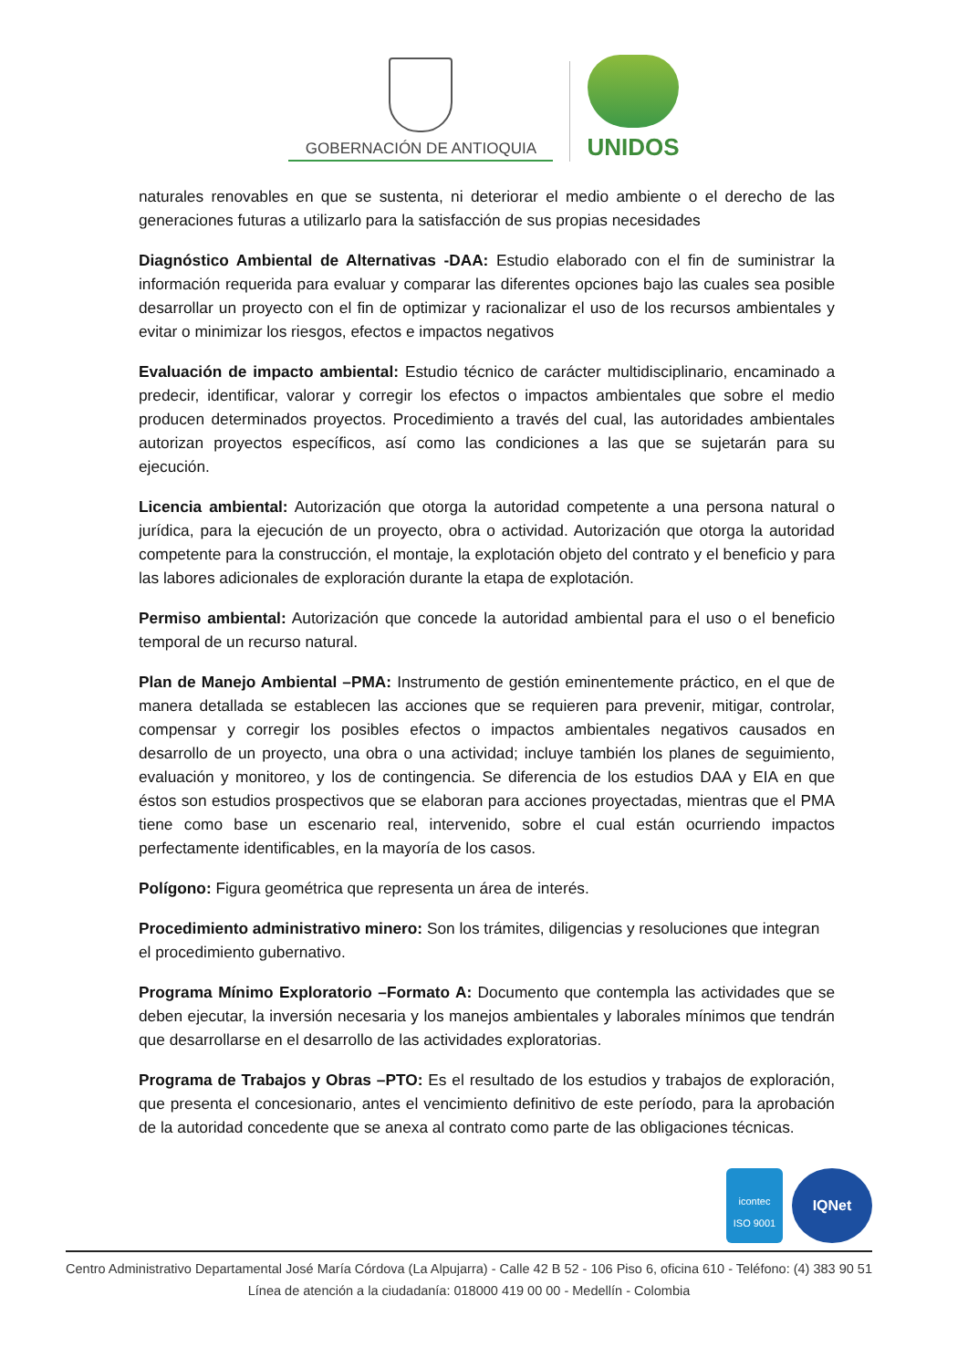GOBERNACIÓN DE ANTIOQUIA
UNIDOS
naturales renovables en que se sustenta, ni deteriorar el medio ambiente o el derecho de las generaciones futuras a utilizarlo para la satisfacción de sus propias necesidades
Diagnóstico Ambiental de Alternativas -DAA: Estudio elaborado con el fin de suministrar la información requerida para evaluar y comparar las diferentes opciones bajo las cuales sea posible desarrollar un proyecto con el fin de optimizar y racionalizar el uso de los recursos ambientales y evitar o minimizar los riesgos, efectos e impactos negativos
Evaluación de impacto ambiental: Estudio técnico de carácter multidisciplinario, encaminado a predecir, identificar, valorar y corregir los efectos o impactos ambientales que sobre el medio producen determinados proyectos. Procedimiento a través del cual, las autoridades ambientales autorizan proyectos específicos, así como las condiciones a las que se sujetarán para su ejecución.
Licencia ambiental: Autorización que otorga la autoridad competente a una persona natural o jurídica, para la ejecución de un proyecto, obra o actividad. Autorización que otorga la autoridad competente para la construcción, el montaje, la explotación objeto del contrato y el beneficio y para las labores adicionales de exploración durante la etapa de explotación.
Permiso ambiental: Autorización que concede la autoridad ambiental para el uso o el beneficio temporal de un recurso natural.
Plan de Manejo Ambiental –PMA: Instrumento de gestión eminentemente práctico, en el que de manera detallada se establecen las acciones que se requieren para prevenir, mitigar, controlar, compensar y corregir los posibles efectos o impactos ambientales negativos causados en desarrollo de un proyecto, una obra o una actividad; incluye también los planes de seguimiento, evaluación y monitoreo, y los de contingencia. Se diferencia de los estudios DAA y EIA en que éstos son estudios prospectivos que se elaboran para acciones proyectadas, mientras que el PMA tiene como base un escenario real, intervenido, sobre el cual están ocurriendo impactos perfectamente identificables, en la mayoría de los casos.
Polígono: Figura geométrica que representa un área de interés.
Procedimiento administrativo minero: Son los trámites, diligencias y resoluciones que integran el procedimiento gubernativo.
Programa Mínimo Exploratorio –Formato A: Documento que contempla las actividades que se deben ejecutar, la inversión necesaria y los manejos ambientales y laborales mínimos que tendrán que desarrollarse en el desarrollo de las actividades exploratorias.
Programa de Trabajos y Obras –PTO: Es el resultado de los estudios y trabajos de exploración, que presenta el concesionario, antes el vencimiento definitivo de este período, para la aprobación de la autoridad concedente que se anexa al contrato como parte de las obligaciones técnicas.
icontec
ISO 9001
IQNet
Centro Administrativo Departamental José María Córdova (La Alpujarra) - Calle 42 B 52 - 106 Piso 6, oficina 610 - Teléfono: (4) 383 90 51
Línea de atención a la ciudadanía: 018000 419 00 00 - Medellín - Colombia